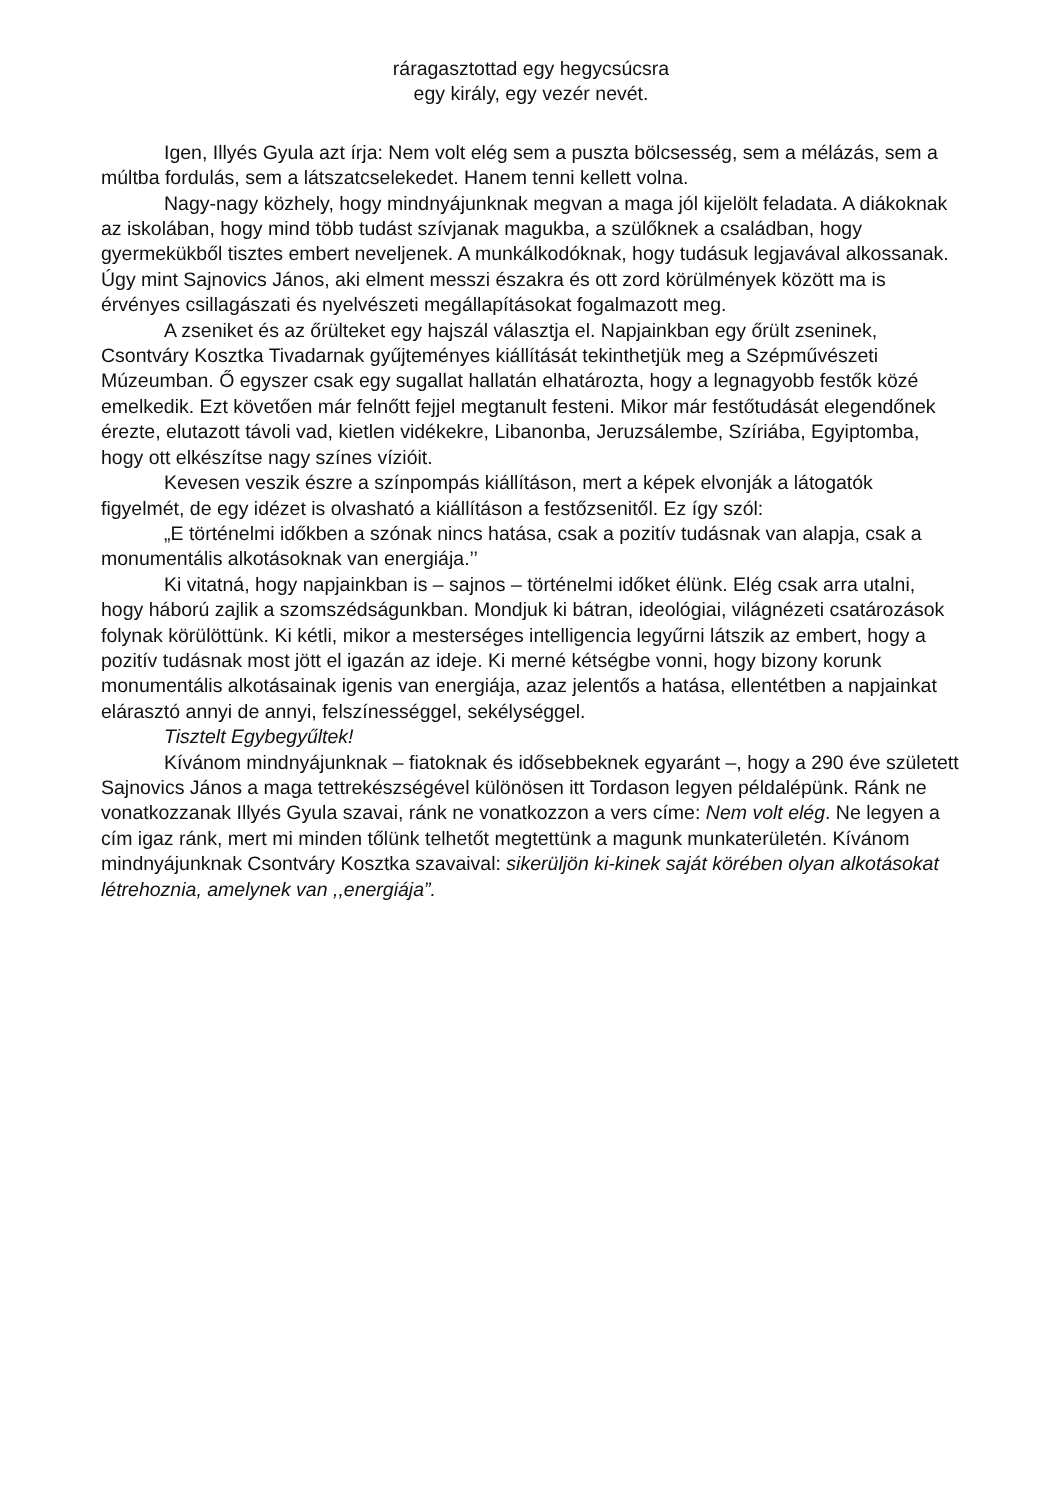ráragasztottad egy hegycsúcsra
egy király, egy vezér nevét.
Igen, Illyés Gyula azt írja: Nem volt elég sem a puszta bölcsesség, sem a mélázás, sem a múltba fordulás, sem a látszatcselekedet. Hanem tenni kellett volna.
Nagy-nagy közhely, hogy mindnyájunknak megvan a maga jól kijelölt feladata. A diákoknak az iskolában, hogy mind több tudást szívjanak magukba, a szülőknek a családban, hogy gyermekükből tisztes embert neveljenek. A munkálkodóknak, hogy tudásuk legjavával alkossanak. Úgy mint Sajnovics János, aki elment messzi északra és ott zord körülmények között ma is érvényes csillagászati és nyelvészeti megállapításokat fogalmazott meg.
A zseniket és az őrülteket egy hajszál választja el. Napjainkban egy őrült zseninek, Csontváry Kosztka Tivadarnak gyűjteményes kiállítását tekinthetjük meg a Szépművészeti Múzeumban. Ő egyszer csak egy sugallat hallatán elhatározta, hogy a legnagyobb festők közé emelkedik. Ezt követően már felnőtt fejjel megtanult festeni. Mikor már festőtudását elegendőnek érezte, elutazott távoli vad, kietlen vidékekre, Libanonba, Jeruzsálembe, Szíriába, Egyiptomba, hogy ott elkészítse nagy színes vízióit.
Kevesen veszik észre a színpompás kiállításon, mert a képek elvonják a látogatók figyelmét, de egy idézet is olvasható a kiállításon a festőzsenitől. Ez így szól:
„E történelmi időkben a szónak nincs hatása, csak a pozitív tudásnak van alapja, csak a monumentális alkotásoknak van energiája.’’
Ki vitatná, hogy napjainkban is – sajnos – történelmi időket élünk. Elég csak arra utalni, hogy háború zajlik a szomszédságunkban. Mondjuk ki bátran, ideológiai, világnézeti csatározások folynak körülöttünk. Ki kétli, mikor a mesterséges intelligencia legyűrni látszik az embert, hogy a pozitív tudásnak most jött el igazán az ideje. Ki merné kétségbe vonni, hogy bizony korunk monumentális alkotásainak igenis van energiája, azaz jelentős a hatása, ellentétben a napjainkat elárasztó annyi de annyi, felszínességgel, sekélységgel.
Tisztelt Egybegyűltek!
Kívánom mindnyájunknak – fiatoknak és idősebbeknek egyaránt –, hogy a 290 éve született Sajnovics János a maga tettrekészségével különösen itt Tordason legyen példalépünk. Ránk ne vonatkozzanak Illyés Gyula szavai, ránk ne vonatkozzon a vers címe: Nem volt elég. Ne legyen a cím igaz ránk, mert mi minden tőlünk telhetőt megtettünk a magunk munkaterületén. Kívánom mindnyájunknak Csontváry Kosztka szavaival: sikerüljön ki-kinek saját körében olyan alkotásokat létrehoznia, amelynek van ,,energiája”.